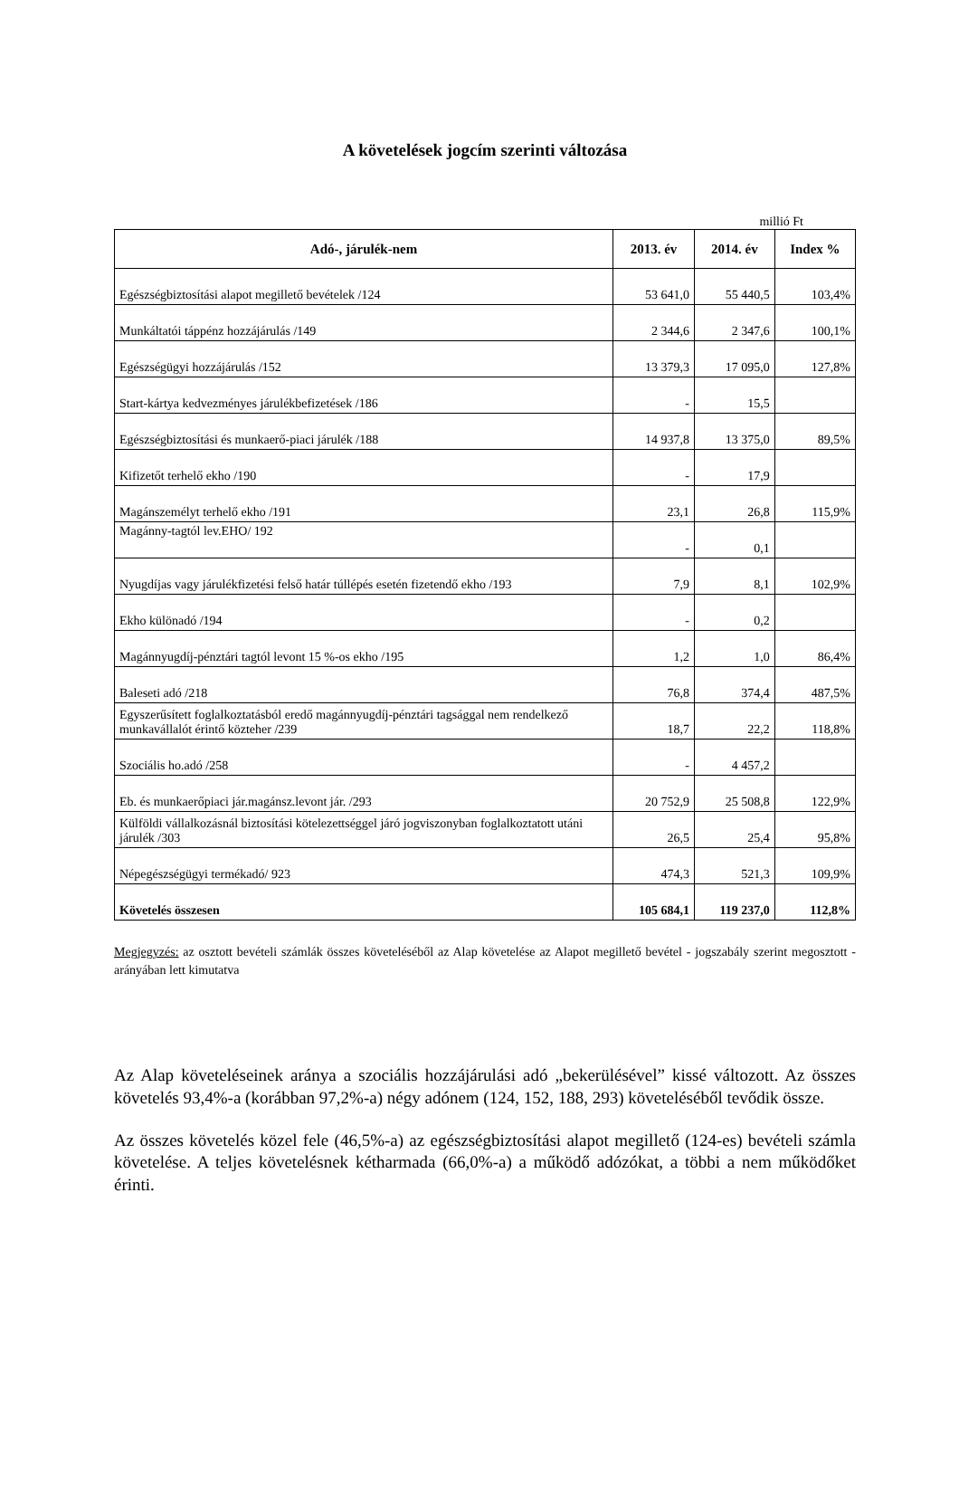A követelések jogcím szerinti változása
millió Ft
| Adó-, járulék-nem | 2013. év | 2014. év | Index % |
| --- | --- | --- | --- |
| Egészségbiztosítási alapot megillető bevételek /124 | 53 641,0 | 55 440,5 | 103,4% |
| Munkáltatói táppénz hozzájárulás /149 | 2 344,6 | 2 347,6 | 100,1% |
| Egészségügyi hozzájárulás /152 | 13 379,3 | 17 095,0 | 127,8% |
| Start-kártya kedvezményes járulékbefizetések /186 | - | 15,5 | |
| Egészségbiztosítási és munkaerő-piaci járulék /188 | 14 937,8 | 13 375,0 | 89,5% |
| Kifizetőt terhelő ekho /190 | - | 17,9 | |
| Magánszemélyt terhelő ekho /191 | 23,1 | 26,8 | 115,9% |
| Magánny-tagtól lev.EHO/ 192 | - | 0,1 | |
| Nyugdíjas vagy járulékfizetési felső határ túllépés esetén fizetendő ekho /193 | 7,9 | 8,1 | 102,9% |
| Ekho különadó /194 | - | 0,2 | |
| Magánnyugdíj-pénztári tagtól levont 15 %-os ekho /195 | 1,2 | 1,0 | 86,4% |
| Baleseti adó /218 | 76,8 | 374,4 | 487,5% |
| Egyszerűsített foglalkoztatásból eredő magánnyugdíj-pénztári tagsággal nem rendelkező munkavállalót érintő közteher /239 | 18,7 | 22,2 | 118,8% |
| Szociális ho.adó /258 | - | 4 457,2 | |
| Eb. és munkaerőpiaci jár.magánsz.levont jár. /293 | 20 752,9 | 25 508,8 | 122,9% |
| Külföldi vállalkozásnál biztosítási kötelezettséggel járó jogviszonyban foglalkoztatott utáni járulék /303 | 26,5 | 25,4 | 95,8% |
| Népegészségügyi termékadó/ 923 | 474,3 | 521,3 | 109,9% |
| Követelés összesen | 105 684,1 | 119 237,0 | 112,8% |
Megjegyzés: az osztott bevételi számlák összes követeléséből az Alap követelése az Alapot megillető bevétel - jogszabály szerint megosztott - arányában lett kimutatva
Az Alap követeléseinek aránya a szociális hozzájárulási adó „bekerülésével” kissé változott. Az összes követelés 93,4%-a (korábban 97,2%-a) négy adónem (124, 152, 188, 293) követeléséből tevődik össze.
Az összes követelés közel fele (46,5%-a) az egészségbiztosítási alapot megillető (124-es) bevételi számla követelése. A teljes követelésnek kétharmada (66,0%-a) a működő adózókat, a többi a nem működőket érinti.